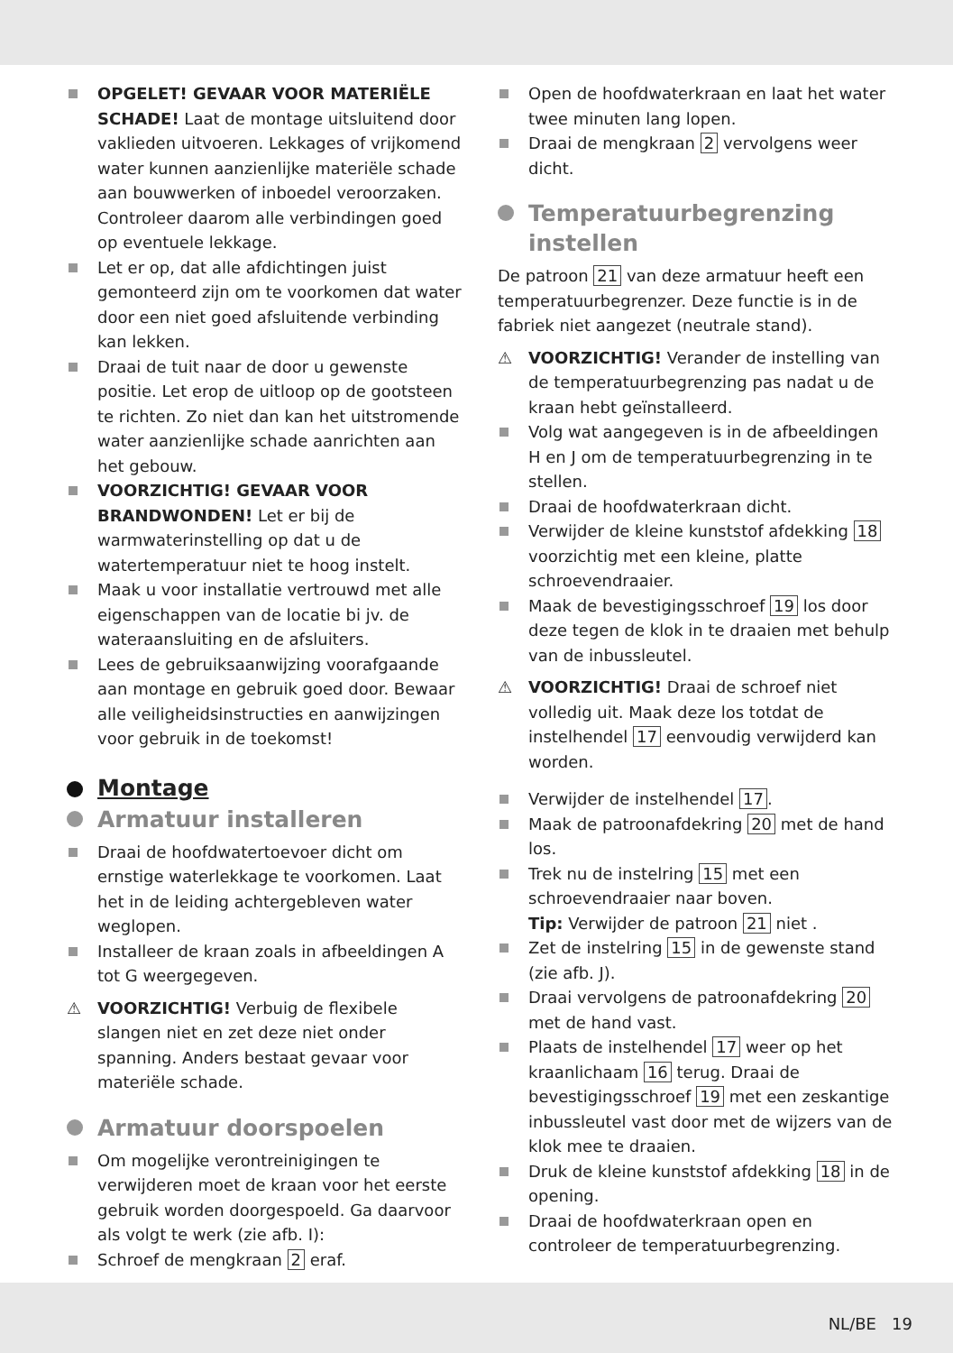OPGELET! GEVAAR VOOR MATERIËLE SCHADE! Laat de montage uitsluitend door vaklieden uitvoeren. Lekkages of vrijkomend water kunnen aanzienlijke materiële schade aan bouwwerken of inboedel veroorzaken. Controleer daarom alle verbindingen goed op eventuele lekkage.
Let er op, dat alle afdichtingen juist gemonteerd zijn om te voorkomen dat water door een niet goed afsluitende verbinding kan lekken.
Draai de tuit naar de door u gewenste positie. Let erop de uitloop op de gootsteen te richten. Zo niet dan kan het uitstromende water aanzienlijke schade aanrichten aan het gebouw.
VOORZICHTIG! GEVAAR VOOR BRANDWONDEN! Let er bij de warmwaterinstelling op dat u de watertemperatuur niet te hoog instelt.
Maak u voor installatie vertrouwd met alle eigenschappen van de locatie bi jv. de wateraansluiting en de afsluiters.
Lees de gebruiksaanwijzing voorafgaande aan montage en gebruik goed door. Bewaar alle veiligheidsinstructies en aanwijzingen voor gebruik in de toekomst!
Montage
Armatuur installeren
Draai de hoofdwatertoevoer dicht om ernstige waterlekkage te voorkomen. Laat het in de leiding achtergebleven water weglopen.
Installeer de kraan zoals in afbeeldingen A tot G weergegeven.
⚠ VOORZICHTIG! Verbuig de flexibele slangen niet en zet deze niet onder spanning. Anders bestaat gevaar voor materiële schade.
Armatuur doorspoelen
Om mogelijke verontreinigingen te verwijderen moet de kraan voor het eerste gebruik worden doorgespoeld. Ga daarvoor als volgt te werk (zie afb. I):
Schroef de mengkraan 2 eraf.
Open de hoofdwaterkraan en laat het water twee minuten lang lopen.
Draai de mengkraan 2 vervolgens weer dicht.
Temperatuurbegrenzing instellen
De patroon 21 van deze armatuur heeft een temperatuurbegrenzer. Deze functie is in de fabriek niet aangezet (neutrale stand).
⚠ VOORZICHTIG! Verander de instelling van de temperatuurbegrenzing pas nadat u de kraan hebt geïnstalleerd.
Volg wat aangegeven is in de afbeeldingen H en J om de temperatuurbegrenzing in te stellen.
Draai de hoofdwaterkraan dicht.
Verwijder de kleine kunststof afdekking 18 voorzichtig met een kleine, platte schroevendraaier.
Maak de bevestigingsschroef 19 los door deze tegen de klok in te draaien met behulp van de inbussleutel.
⚠ VOORZICHTIG! Draai de schroef niet volledig uit. Maak deze los totdat de instelhendel 17 eenvoudig verwijderd kan worden.
Verwijder de instelhendel 17.
Maak de patroonafdekring 20 met de hand los.
Trek nu de instelring 15 met een schroevendraaier naar boven.
Tip: Verwijder de patroon 21 niet .
Zet de instelring 15 in de gewenste stand (zie afb. J).
Draai vervolgens de patroonafdekring 20 met de hand vast.
Plaats de instelhendel 17 weer op het kraanlichaam 16 terug. Draai de bevestigingsschroef 19 met een zeskantige inbussleutel vast door met de wijzers van de klok mee te draaien.
Druk de kleine kunststof afdekking 18 in de opening.
Draai de hoofdwaterkraan open en controleer de temperatuurbegrenzing.
NL/BE 19